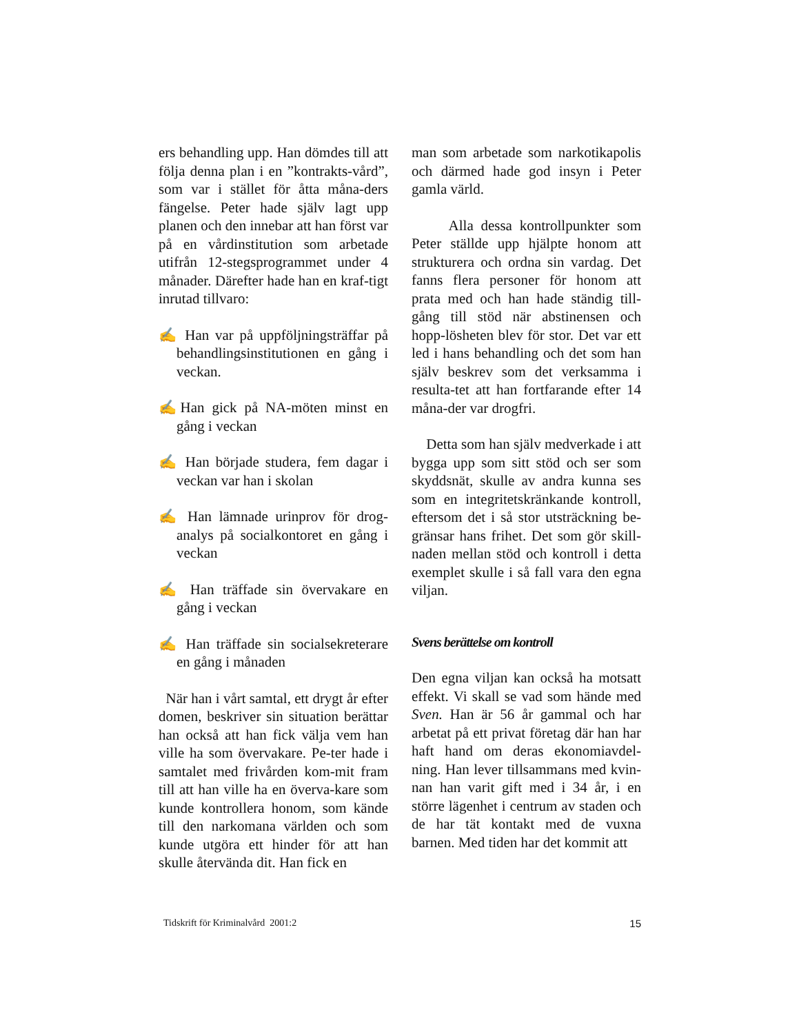ers behandling upp. Han dömdes till att följa denna plan i en ”kontrakts-vård”, som var i stället för åtta måna-ders fängelse. Peter hade själv lagt upp planen och den innebar att han först var på en vårdinstitution som arbetade utifrån 12-stegsprogrammet under 4 månader. Därefter hade han en kraf-tigt inrutad tillvaro:
✍ Han var på uppföljningsträffar på behandlingsinstitutionen en gång i veckan.
✍Han gick på NA-möten minst en gång i veckan
✍ Han började studera, fem dagar i veckan var han i skolan
✍ Han lämnade urinprov för drog-analys på socialkontoret en gång i veckan
✍ Han träffade sin övervakare en gång i veckan
✍ Han träffade sin socialsekreterare en gång i månaden
När han i vårt samtal, ett drygt år efter domen, beskriver sin situation berättar han också att han fick välja vem han ville ha som övervakare. Pe-ter hade i samtalet med frivården kom-mit fram till att han ville ha en överva-kare som kunde kontrollera honom, som kände till den narkomana världen och som kunde utgöra ett hinder för att han skulle återvända dit. Han fick en
man som arbetade som narkotikapolis och därmed hade god insyn i Peter gamla värld.
Alla dessa kontrollpunkter som Peter ställde upp hjälpte honom att strukturera och ordna sin vardag. Det fanns flera personer för honom att prata med och han hade ständig till-gång till stöd när abstinensen och hopp-lösheten blev för stor. Det var ett led i hans behandling och det som han själv beskrev som det verksamma i resulta-tet att han fortfarande efter 14 måna-der var drogfri.
Detta som han själv medverkade i att bygga upp som sitt stöd och ser som skyddsnät, skulle av andra kunna ses som en integritetskränkande kontroll, eftersom det i så stor utsträckning be-gränsar hans frihet. Det som gör skill-naden mellan stöd och kontroll i detta exemplet skulle i så fall vara den egna viljan.
Svens berättelse om kontroll
Den egna viljan kan också ha motsatt effekt. Vi skall se vad som hände med Sven. Han är 56 år gammal och har arbetat på ett privat företag där han har haft hand om deras ekonomiavdel-ning. Han lever tillsammans med kvin-nan han varit gift med i 34 år, i en större lägenhet i centrum av staden och de har tät kontakt med de vuxna barnen. Med tiden har det kommit att
Tidskrift för Kriminalvård 2001:2 15